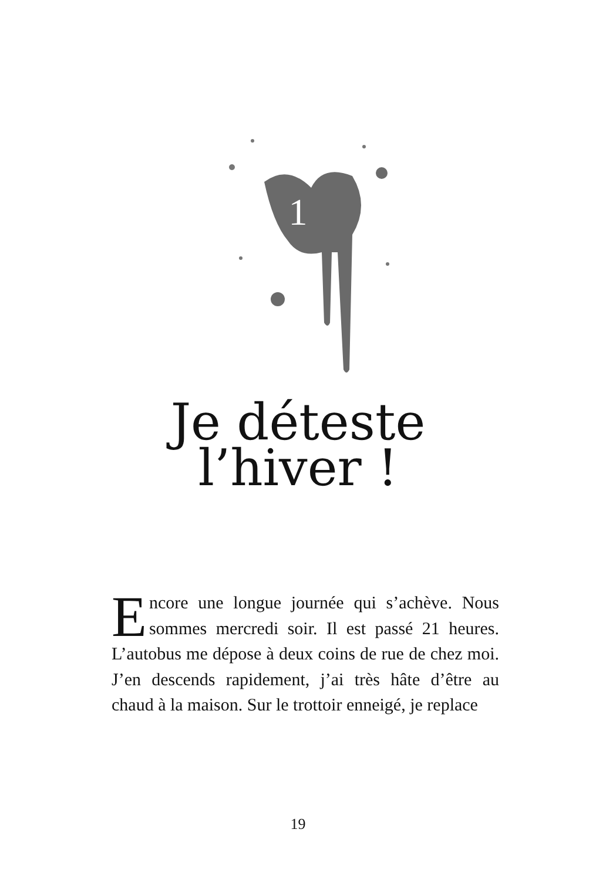1
Je déteste
l’hiver !
Encore une longue journée qui s’achève. Nous sommes mercredi soir. Il est passé 21 heures. L’autobus me dépose à deux coins de rue de chez moi. J’en descends rapidement, j’ai très hâte d’être au chaud à la maison. Sur le trottoir enneigé, je replace
19